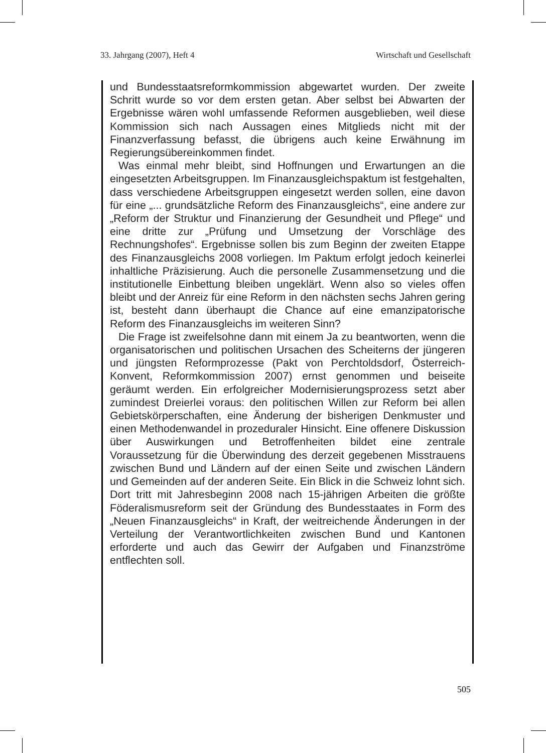33. Jahrgang (2007), Heft 4 Wirtschaft und Gesellschaft
und Bundesstaatsreformkommission abgewartet wurden. Der zweite Schritt wurde so vor dem ersten getan. Aber selbst bei Abwarten der Ergebnisse wären wohl umfassende Reformen ausgeblieben, weil diese Kommission sich nach Aussagen eines Mitglieds nicht mit der Finanzverfassung befasst, die übrigens auch keine Erwähnung im Regierungsübereinkommen findet.
Was einmal mehr bleibt, sind Hoffnungen und Erwartungen an die eingesetzten Arbeitsgruppen. Im Finanzausgleichspaktum ist festgehalten, dass verschiedene Arbeitsgruppen eingesetzt werden sollen, eine davon für eine „... grundsätzliche Reform des Finanzausgleichs“, eine andere zur „Reform der Struktur und Finanzierung der Gesundheit und Pflege“ und eine dritte zur „Prüfung und Umsetzung der Vorschläge des Rechnungshofes“. Ergebnisse sollen bis zum Beginn der zweiten Etappe des Finanzausgleichs 2008 vorliegen. Im Paktum erfolgt jedoch keinerlei inhaltliche Präzisierung. Auch die personelle Zusammensetzung und die institutionelle Einbettung bleiben ungeklärt. Wenn also so vieles offen bleibt und der Anreiz für eine Reform in den nächsten sechs Jahren gering ist, besteht dann überhaupt die Chance auf eine emanzipatorische Reform des Finanzausgleichs im weiteren Sinn?
Die Frage ist zweifelsohne dann mit einem Ja zu beantworten, wenn die organisatorischen und politischen Ursachen des Scheiterns der jüngeren und jüngsten Reformprozesse (Pakt von Perchtoldsdorf, Österreich-Konvent, Reformkommission 2007) ernst genommen und beiseite geräumt werden. Ein erfolgreicher Modernisierungsprozess setzt aber zumindest Dreierlei voraus: den politischen Willen zur Reform bei allen Gebietskörperschaften, eine Änderung der bisherigen Denkmuster und einen Methodenwandel in prozeduraler Hinsicht. Eine offenere Diskussion über Auswirkungen und Betroffenheiten bildet eine zentrale Voraussetzung für die Überwindung des derzeit gegebenen Misstrauens zwischen Bund und Ländern auf der einen Seite und zwischen Ländern und Gemeinden auf der anderen Seite. Ein Blick in die Schweiz lohnt sich. Dort tritt mit Jahresbeginn 2008 nach 15-jährigen Arbeiten die größte Föderalismusreform seit der Gründung des Bundesstaates in Form des „Neuen Finanzausgleichs“ in Kraft, der weitreichende Änderungen in der Verteilung der Verantwortlichkeiten zwischen Bund und Kantonen erforderte und auch das Gewirr der Aufgaben und Finanzströme entflechten soll.
505